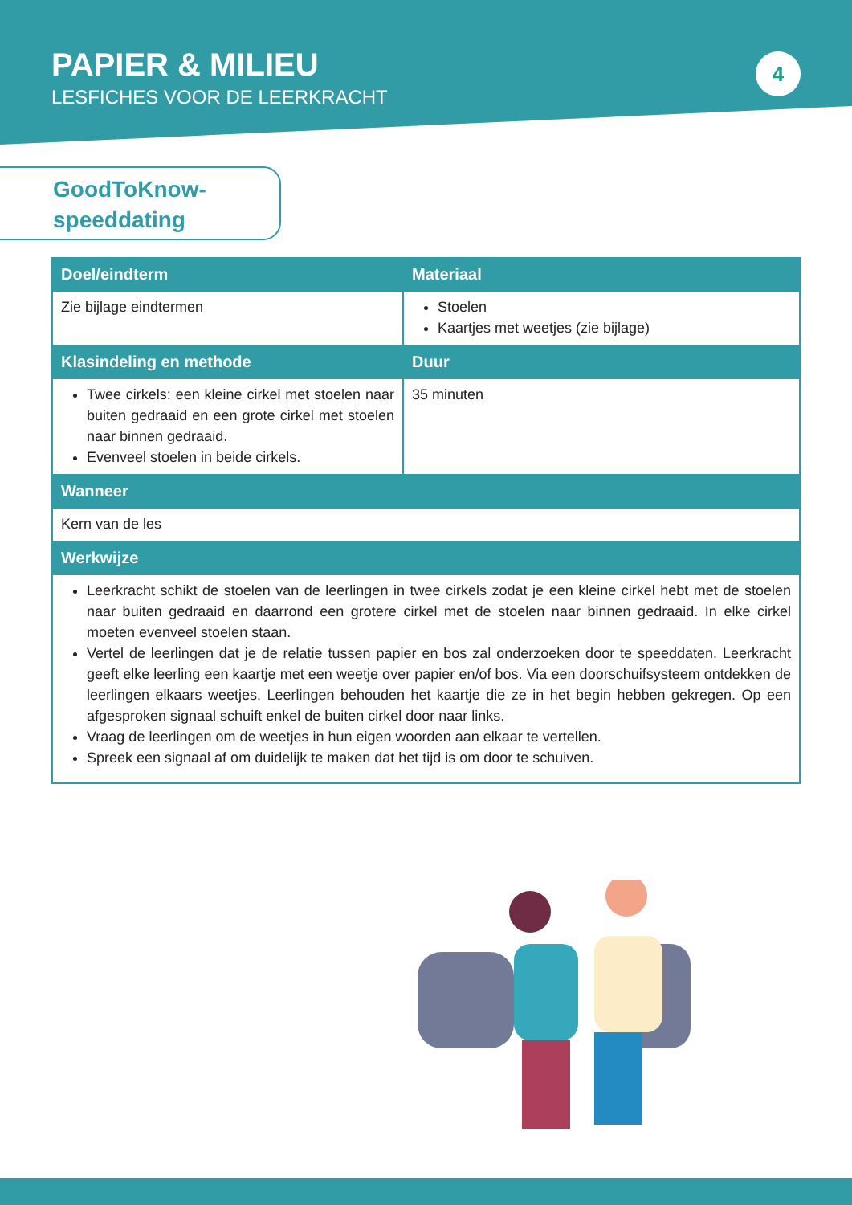PAPIER & MILIEU
LESFICHES VOOR DE LEERKRACHT
4
GoodToKnow-
speeddating
| Doel/eindterm | Materiaal |
| --- | --- |
| Zie bijlage eindtermen | Stoelen Kaartjes met weetjes (zie bijlage) |
| Klasindeling en methode | Duur |
| Twee cirkels: een kleine cirkel met stoelen naar buiten gedraaid en een grote cirkel met stoelen naar binnen gedraaid. Evenveel stoelen in beide cirkels. | 35 minuten |
| Wanneer | |
| Kern van de les | |
| Werkwijze | |
| Leerkracht schikt de stoelen van de leerlingen in twee cirkels zodat je een kleine cirkel hebt met de stoelen naar buiten gedraaid en daarrond een grotere cirkel met de stoelen naar binnen gedraaid. In elke cirkel moeten evenveel stoelen staan. Vertel de leerlingen dat je de relatie tussen papier en bos zal onderzoeken door te speeddaten. Leerkracht geeft elke leerling een kaartje met een weetje over papier en/of bos. Via een doorschuifsysteem ontdekken de leerlingen elkaars weetjes. Leerlingen behouden het kaartje die ze in het begin hebben gekregen. Op een afgesproken signaal schuift enkel de buiten cirkel door naar links. Vraag de leerlingen om de weetjes in hun eigen woorden aan elkaar te vertellen. Spreek een signaal af om duidelijk te maken dat het tijd is om door te schuiven. | |